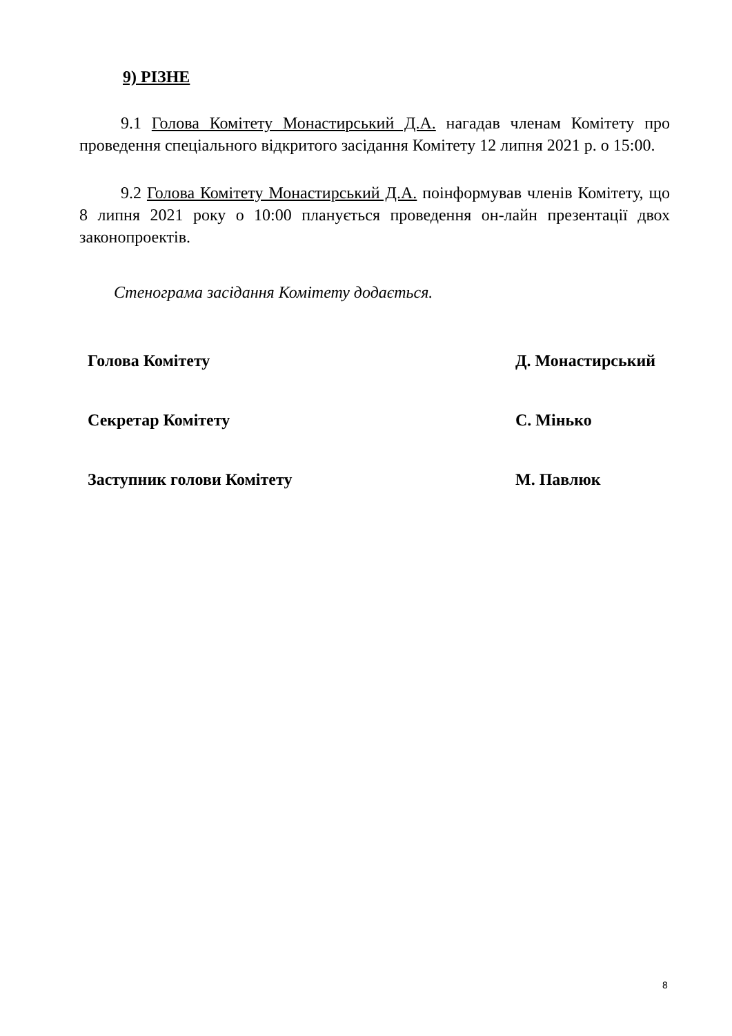9) РІЗНЕ
9.1 Голова Комітету Монастирський Д.А. нагадав членам Комітету про проведення спеціального відкритого засідання Комітету 12 липня 2021 р. о 15:00.
9.2 Голова Комітету Монастирський Д.А. поінформував членів Комітету, що 8 липня 2021 року о 10:00 планується проведення он-лайн презентації двох законопроектів.
Стенограма засідання Комітету додається.
Голова Комітету Д. Монастирський
Секретар Комітету С. Мінько
Заступник голови Комітету М. Павлюк
8